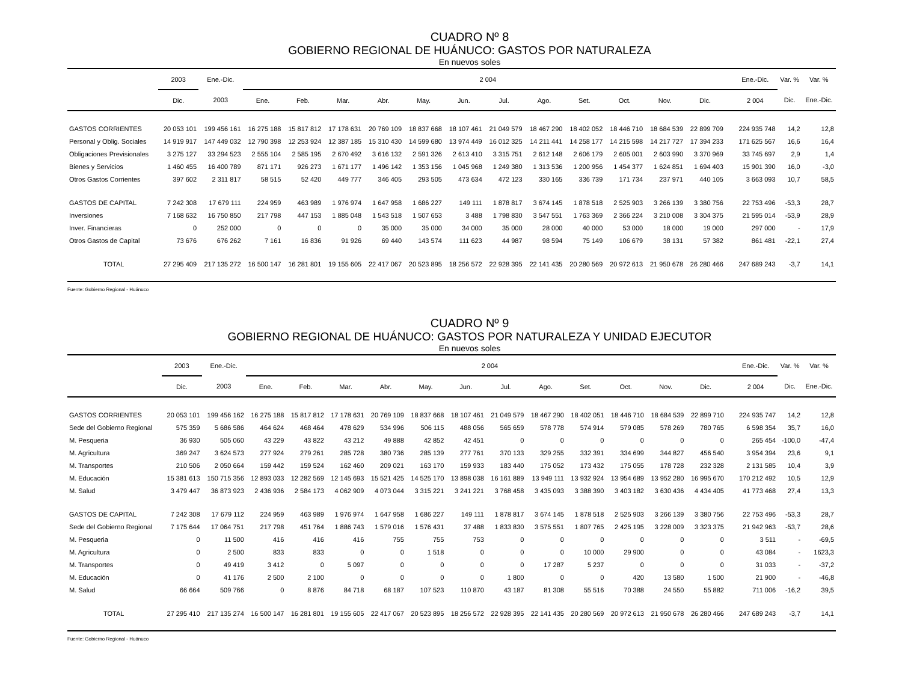CUADRO Nº 8
GOBIERNO REGIONAL DE HUÁNUCO: GASTOS POR NATURALEZA
En nuevos soles
| | 2003 | Ene.-Dic. | 2 004 | | | | | | | | | | | | | | Ene.-Dic. | Var. % | Var. % |
| --- | --- | --- | --- | --- | --- | --- | --- | --- | --- | --- | --- | --- | --- | --- | --- | --- | --- | --- | --- |
| | Dic. | 2003 | Ene. | Feb. | Mar. | Abr. | May. | Jun. | Jul. | Ago. | Set. | Oct. | Nov. | Dic. | | | 2 004 | Dic. | Ene.-Dic. |
| GASTOS CORRIENTES | 20 053 101 | 199 456 161 | 16 275 188 | 15 817 812 | 17 178 631 | 20 769 109 | 18 837 668 | 18 107 461 | 21 049 579 | 18 467 290 | 18 402 052 | 18 446 710 | 18 684 539 | 22 899 709 | | | 224 935 748 | 14,2 | 12,8 |
| Personal y Oblig. Sociales | 14 919 917 | 147 449 032 | 12 790 398 | 12 253 924 | 12 387 185 | 15 310 430 | 14 599 680 | 13 974 449 | 16 012 325 | 14 211 441 | 14 258 177 | 14 215 598 | 14 217 727 | 17 394 233 | | | 171 625 567 | 16,6 | 16,4 |
| Obligaciones Previsionales | 3 275 127 | 33 294 523 | 2 555 104 | 2 585 195 | 2 670 492 | 3 616 132 | 2 591 326 | 2 613 410 | 3 315 751 | 2 612 148 | 2 606 179 | 2 605 001 | 2 603 990 | 3 370 969 | | | 33 745 697 | 2,9 | 1,4 |
| Bienes y Servicios | 1 460 455 | 16 400 789 | 871 171 | 926 273 | 1 671 177 | 1 496 142 | 1 353 156 | 1 045 968 | 1 249 380 | 1 313 536 | 1 200 956 | 1 454 377 | 1 624 851 | 1 694 403 | | | 15 901 390 | 16,0 | -3,0 |
| Otros Gastos Corrientes | 397 602 | 2 311 817 | 58 515 | 52 420 | 449 777 | 346 405 | 293 505 | 473 634 | 472 123 | 330 165 | 336 739 | 171 734 | 237 971 | 440 105 | | | 3 663 093 | 10,7 | 58,5 |
| GASTOS DE CAPITAL | 7 242 308 | 17 679 111 | 224 959 | 463 989 | 1 976 974 | 1 647 958 | 1 686 227 | 149 111 | 1 878 817 | 3 674 145 | 1 878 518 | 2 525 903 | 3 266 139 | 3 380 756 | | | 22 753 496 | -53,3 | 28,7 |
| Inversiones | 7 168 632 | 16 750 850 | 217 798 | 447 153 | 1 885 048 | 1 543 518 | 1 507 653 | 3 488 | 1 798 830 | 3 547 551 | 1 763 369 | 2 366 224 | 3 210 008 | 3 304 375 | | | 21 595 014 | -53,9 | 28,9 |
| Inver. Financieras | 0 | 252 000 | 0 | 0 | 0 | 35 000 | 35 000 | 34 000 | 35 000 | 28 000 | 40 000 | 53 000 | 18 000 | 19 000 | | | 297 000 | - | 17,9 |
| Otros Gastos de Capital | 73 676 | 676 262 | 7 161 | 16 836 | 91 926 | 69 440 | 143 574 | 111 623 | 44 987 | 98 594 | 75 149 | 106 679 | 38 131 | 57 382 | | | 861 481 | -22,1 | 27,4 |
| TOTAL | 27 295 409 | 217 135 272 | 16 500 147 | 16 281 801 | 19 155 605 | 22 417 067 | 20 523 895 | 18 256 572 | 22 928 395 | 22 141 435 | 20 280 569 | 20 972 613 | 21 950 678 | 26 280 466 | | | 247 689 243 | -3,7 | 14,1 |
Fuente: Gobierno Regional - Huánuco
CUADRO Nº 9
GOBIERNO REGIONAL DE HUÁNUCO: GASTOS POR NATURALEZA Y UNIDAD EJECUTOR
En nuevos soles
| | 2003 | Ene.-Dic. | 2 004 | | | | | | | | | | | | | | Ene.-Dic. | Var. % | Var. % |
| --- | --- | --- | --- | --- | --- | --- | --- | --- | --- | --- | --- | --- | --- | --- | --- | --- | --- | --- | --- |
| | Dic. | 2003 | Ene. | Feb. | Mar. | Abr. | May. | Jun. | Jul. | Ago. | Set. | Oct. | Nov. | Dic. | | | 2 004 | Dic. | Ene.-Dic. |
| GASTOS CORRIENTES | 20 053 101 | 199 456 162 | 16 275 188 | 15 817 812 | 17 178 631 | 20 769 109 | 18 837 668 | 18 107 461 | 21 049 579 | 18 467 290 | 18 402 051 | 18 446 710 | 18 684 539 | 22 899 710 | | | 224 935 747 | 14,2 | 12,8 |
| Sede del Gobierno Regional | 575 359 | 5 686 586 | 464 624 | 468 464 | 478 629 | 534 996 | 506 115 | 488 056 | 565 659 | 578 778 | 574 914 | 579 085 | 578 269 | 780 765 | | | 6 598 354 | 35,7 | 16,0 |
| M. Pesqueria | 36 930 | 505 060 | 43 229 | 43 822 | 43 212 | 49 888 | 42 852 | 42 451 | 0 | 0 | 0 | 0 | 0 | 0 | | | 265 454 | -100,0 | -47,4 |
| M. Agricultura | 369 247 | 3 624 573 | 277 924 | 279 261 | 285 728 | 380 736 | 285 139 | 277 761 | 370 133 | 329 255 | 332 391 | 334 699 | 344 827 | 456 540 | | | 3 954 394 | 23,6 | 9,1 |
| M. Transportes | 210 506 | 2 050 664 | 159 442 | 159 524 | 162 460 | 209 021 | 163 170 | 159 933 | 183 440 | 175 052 | 173 432 | 175 055 | 178 728 | 232 328 | | | 2 131 585 | 10,4 | 3,9 |
| M. Educación | 15 381 613 | 150 715 356 | 12 893 033 | 12 282 569 | 12 145 693 | 15 521 425 | 14 525 170 | 13 898 038 | 16 161 889 | 13 949 111 | 13 932 924 | 13 954 689 | 13 952 280 | 16 995 670 | | | 170 212 492 | 10,5 | 12,9 |
| M. Salud | 3 479 447 | 36 873 923 | 2 436 936 | 2 584 173 | 4 062 909 | 4 073 044 | 3 315 221 | 3 241 221 | 3 768 458 | 3 435 093 | 3 388 390 | 3 403 182 | 3 630 436 | 4 434 405 | | | 41 773 468 | 27,4 | 13,3 |
| GASTOS DE CAPITAL | 7 242 308 | 17 679 112 | 224 959 | 463 989 | 1 976 974 | 1 647 958 | 1 686 227 | 149 111 | 1 878 817 | 3 674 145 | 1 878 518 | 2 525 903 | 3 266 139 | 3 380 756 | | | 22 753 496 | -53,3 | 28,7 |
| Sede del Gobierno Regional | 7 175 644 | 17 064 751 | 217 798 | 451 764 | 1 886 743 | 1 579 016 | 1 576 431 | 37 488 | 1 833 830 | 3 575 551 | 1 807 765 | 2 425 195 | 3 228 009 | 3 323 375 | | | 21 942 963 | -53,7 | 28,6 |
| M. Pesqueria | 0 | 11 500 | 416 | 416 | 416 | 755 | 755 | 753 | 0 | 0 | 0 | 0 | 0 | 0 | | | 3 511 | - | -69,5 |
| M. Agricultura | 0 | 2 500 | 833 | 833 | 0 | 0 | 1 518 | 0 | 0 | 0 | 10 000 | 29 900 | 0 | 0 | | | 43 084 | - | 1623,3 |
| M. Transportes | 0 | 49 419 | 3 412 | 0 | 5 097 | 0 | 0 | 0 | 0 | 17 287 | 5 237 | 0 | 0 | 0 | | | 31 033 | - | -37,2 |
| M. Educación | 0 | 41 176 | 2 500 | 2 100 | 0 | 0 | 0 | 0 | 1 800 | 0 | 0 | 420 | 13 580 | 1 500 | | | 21 900 | - | -46,8 |
| M. Salud | 66 664 | 509 766 | 0 | 8 876 | 84 718 | 68 187 | 107 523 | 110 870 | 43 187 | 81 308 | 55 516 | 70 388 | 24 550 | 55 882 | | | 711 006 | -16,2 | 39,5 |
| TOTAL | 27 295 410 | 217 135 274 | 16 500 147 | 16 281 801 | 19 155 605 | 22 417 067 | 20 523 895 | 18 256 572 | 22 928 395 | 22 141 435 | 20 280 569 | 20 972 613 | 21 950 678 | 26 280 466 | | | 247 689 243 | -3,7 | 14,1 |
Fuente: Gobierno Regional - Huánuco